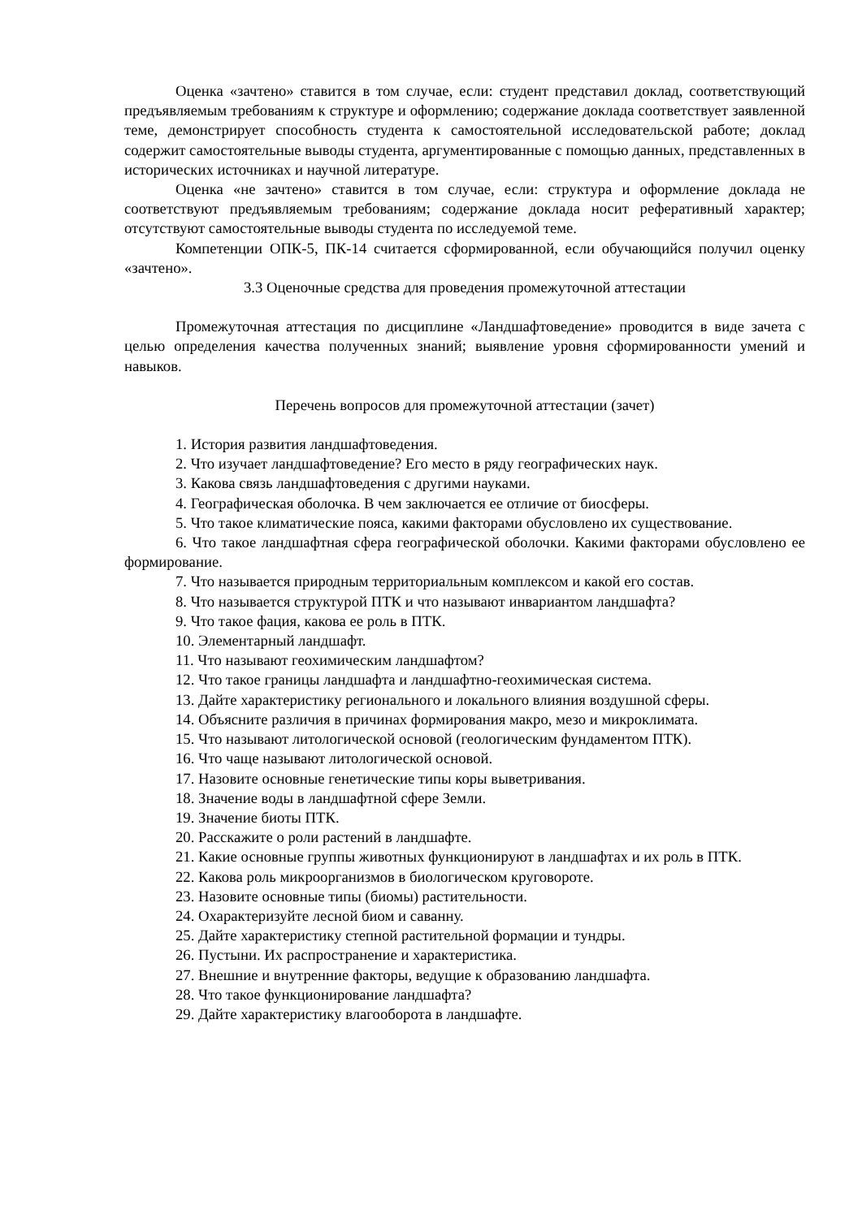Оценка «зачтено» ставится в том случае, если: студент представил доклад, соответствующий предъявляемым требованиям к структуре и оформлению; содержание доклада соответствует заявленной теме, демонстрирует способность студента к самостоятельной исследовательской работе; доклад содержит самостоятельные выводы студента, аргументированные с помощью данных, представленных в исторических источниках и научной литературе.
Оценка «не зачтено» ставится в том случае, если: структура и оформление доклада не соответствуют предъявляемым требованиям; содержание доклада носит реферативный характер; отсутствуют самостоятельные выводы студента по исследуемой теме.
Компетенции ОПК-5, ПК-14 считается сформированной, если обучающийся получил оценку «зачтено».
3.3 Оценочные средства для проведения промежуточной аттестации
Промежуточная аттестация по дисциплине «Ландшафтоведение» проводится в виде зачета с целью определения качества полученных знаний; выявление уровня сформированности умений и навыков.
Перечень вопросов для промежуточной аттестации (зачет)
1. История развития ландшафтоведения.
2. Что изучает ландшафтоведение? Его место в ряду географических наук.
3. Какова связь ландшафтоведения с другими науками.
4. Географическая оболочка. В чем заключается ее отличие от биосферы.
5. Что такое климатические пояса, какими факторами обусловлено их существование.
6. Что такое ландшафтная сфера географической оболочки. Какими факторами обусловлено ее формирование.
7. Что называется природным территориальным комплексом и какой его состав.
8. Что называется структурой ПТК и что называют инвариантом ландшафта?
9. Что такое фация, какова ее роль в ПТК.
10. Элементарный ландшафт.
11. Что называют геохимическим ландшафтом?
12. Что такое границы ландшафта и ландшафтно-геохимическая система.
13. Дайте характеристику регионального и локального влияния воздушной сферы.
14. Объясните различия в причинах формирования макро, мезо и микроклимата.
15. Что называют литологической основой (геологическим фундаментом ПТК).
16. Что чаще называют литологической основой.
17. Назовите основные генетические типы коры выветривания.
18. Значение воды в ландшафтной сфере Земли.
19. Значение биоты ПТК.
20. Расскажите о роли растений в ландшафте.
21. Какие основные группы животных функционируют в ландшафтах и их роль в ПТК.
22. Какова роль микроорганизмов в биологическом круговороте.
23. Назовите основные типы (биомы) растительности.
24. Охарактеризуйте лесной биом и саванну.
25. Дайте характеристику степной растительной формации и тундры.
26. Пустыни. Их распространение и характеристика.
27. Внешние и внутренние факторы, ведущие к образованию ландшафта.
28. Что такое функционирование ландшафта?
29. Дайте характеристику влагооборота в ландшафте.